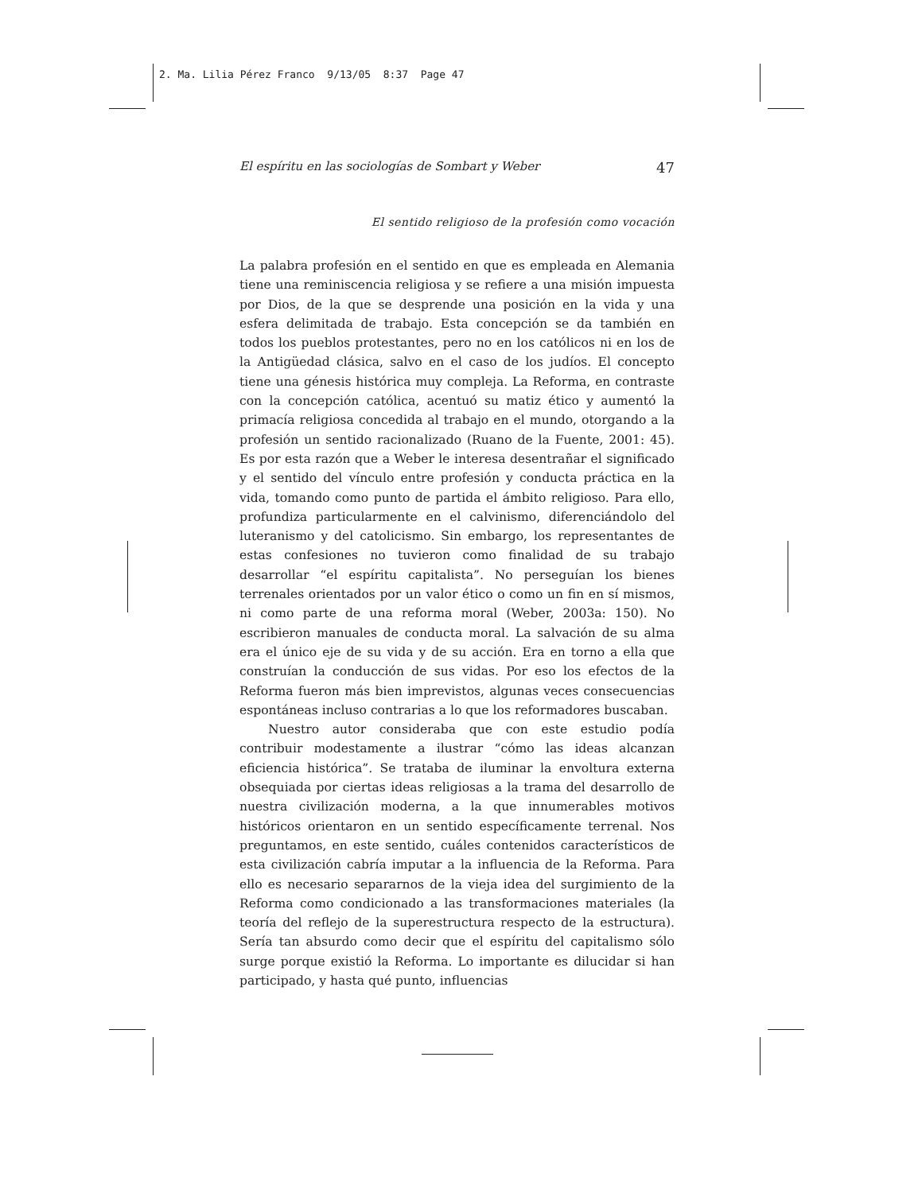2. Ma. Lilia Pérez Franco 9/13/05 8:37 Page 47
El espíritu en las sociologías de Sombart y Weber 47
El sentido religioso de la profesión como vocación
La palabra profesión en el sentido en que es empleada en Alemania tiene una reminiscencia religiosa y se refiere a una misión impuesta por Dios, de la que se desprende una posición en la vida y una esfera delimitada de trabajo. Esta concepción se da también en todos los pueblos protestantes, pero no en los católicos ni en los de la Antigüedad clásica, salvo en el caso de los judíos. El concepto tiene una génesis histórica muy compleja. La Reforma, en contraste con la concepción católica, acentuó su matiz ético y aumentó la primacía religiosa concedida al trabajo en el mundo, otorgando a la profesión un sentido racionalizado (Ruano de la Fuente, 2001: 45). Es por esta razón que a Weber le interesa desentrañar el significado y el sentido del vínculo entre profesión y conducta práctica en la vida, tomando como punto de partida el ámbito religioso. Para ello, profundiza particularmente en el calvinismo, diferenciándolo del luteranismo y del catolicismo. Sin embargo, los representantes de estas confesiones no tuvieron como finalidad de su trabajo desarrollar “el espíritu capitalista”. No perseguían los bienes terrenales orientados por un valor ético o como un fin en sí mismos, ni como parte de una reforma moral (Weber, 2003a: 150). No escribieron manuales de conducta moral. La salvación de su alma era el único eje de su vida y de su acción. Era en torno a ella que construían la conducción de sus vidas. Por eso los efectos de la Reforma fueron más bien imprevistos, algunas veces consecuencias espontáneas incluso contrarias a lo que los reformadores buscaban.
Nuestro autor consideraba que con este estudio podía contribuir modestamente a ilustrar “cómo las ideas alcanzan eficiencia histórica”. Se trataba de iluminar la envoltura externa obsequiada por ciertas ideas religiosas a la trama del desarrollo de nuestra civilización moderna, a la que innumerables motivos históricos orientaron en un sentido específicamente terrenal. Nos preguntamos, en este sentido, cuáles contenidos característicos de esta civilización cabría imputar a la influencia de la Reforma. Para ello es necesario separarnos de la vieja idea del surgimiento de la Reforma como condicionado a las transformaciones materiales (la teoría del reflejo de la superestructura respecto de la estructura). Sería tan absurdo como decir que el espíritu del capitalismo sólo surge porque existió la Reforma. Lo importante es dilucidar si han participado, y hasta qué punto, influencias